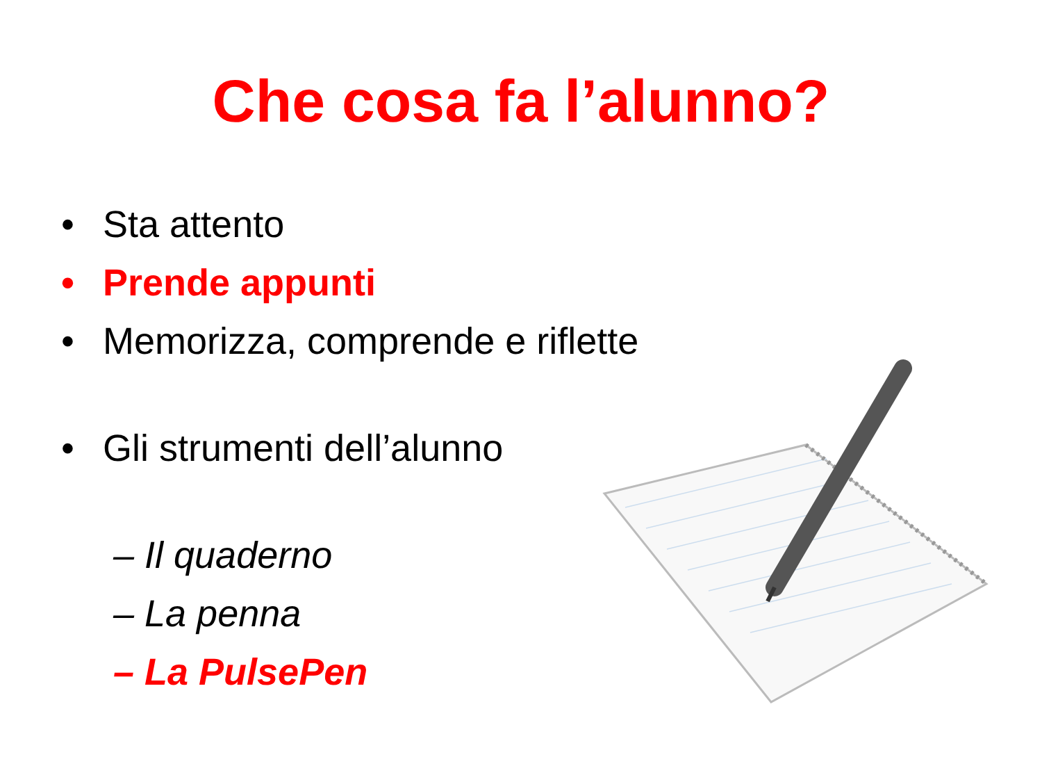Che cosa fa l’alunno?
• Sta attento
• Prende appunti
• Memorizza, comprende e riflette
• Gli strumenti dell’alunno
– Il quaderno
– La penna
– La PulsePen